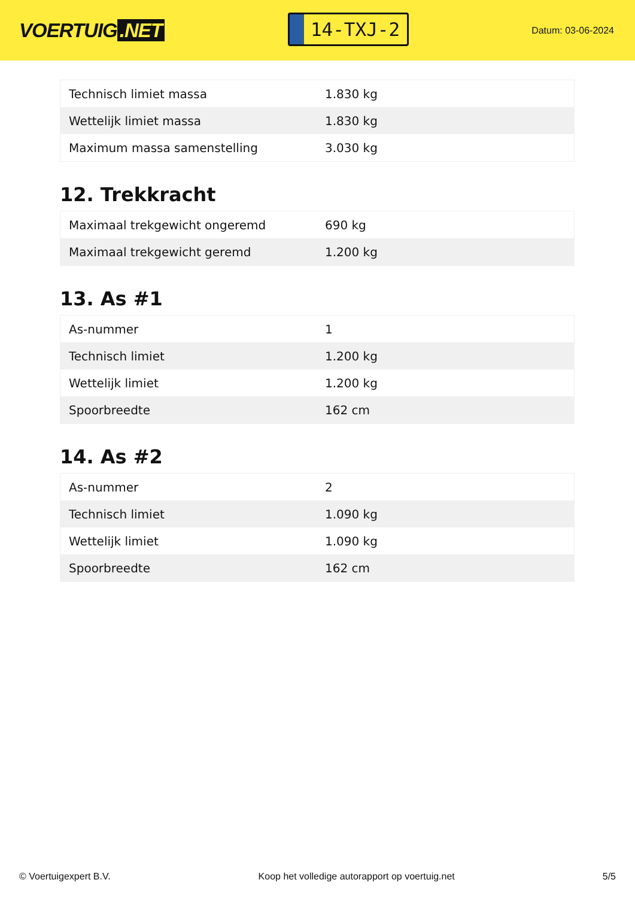VOERTUIG.NET
14-TXJ-2
Datum: 03-06-2024
| Technisch limiet massa | 1.830 kg |
| Wettelijk limiet massa | 1.830 kg |
| Maximum massa samenstelling | 3.030 kg |
12. Trekkracht
| Maximaal trekgewicht ongeremd | 690 kg |
| Maximaal trekgewicht geremd | 1.200 kg |
13. As #1
| As-nummer | 1 |
| Technisch limiet | 1.200 kg |
| Wettelijk limiet | 1.200 kg |
| Spoorbreedte | 162 cm |
14. As #2
| As-nummer | 2 |
| Technisch limiet | 1.090 kg |
| Wettelijk limiet | 1.090 kg |
| Spoorbreedte | 162 cm |
© Voertuigexpert B.V. Koop het volledige autorapport op voertuig.net 5/5